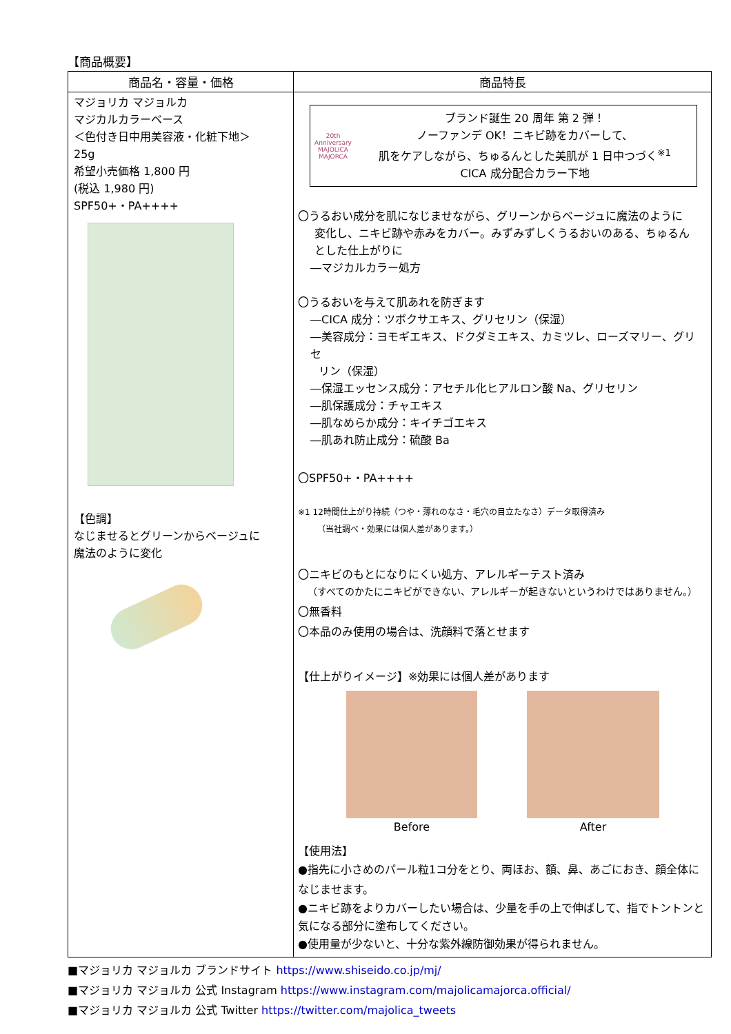【商品概要】
| 商品名・容量・価格 | 商品特長 |
| --- | --- |
| マジョリカ マジョルカ マジカルカラーベース ＜色付き日中用美容液・化粧下地＞ 25g 希望小売価格 1,800 円 (税込 1,980 円) SPF50+・PA++++ 【色調】 なじませるとグリーンからベージュに 魔法のように変化 | 20th Anniversary MAJOLICA MAJORCA ブランド誕生 20 周年 第 2 弾！ ノーファンデ OK！ニキビ跡をカバーして、 肌をケアしながら、ちゅるんとした美肌が 1 日中つづく<sup>※1</sup> CICA 成分配合カラー下地 〇うるおい成分を肌になじませながら、グリーンからベージュに魔法のように 変化し、ニキビ跡や赤みをカバー。みずみずしくうるおいのある、ちゅるん とした仕上がりに ―マジカルカラー処方 〇うるおいを与えて肌あれを防ぎます ―CICA 成分：ツボクサエキス、グリセリン（保湿） ―美容成分：ヨモギエキス、ドクダミエキス、カミツレ、ローズマリー、グリセ リン（保湿） ―保湿エッセンス成分：アセチル化ヒアルロン酸 Na、グリセリン ―肌保護成分：チャエキス ―肌なめらか成分：キイチゴエキス ―肌あれ防止成分：硫酸 Ba 〇SPF50+・PA++++ ※1 12時間仕上がり持続（つや・薄れのなさ・毛穴の目立たなさ）データ取得済み （当社調べ・効果には個人差があります。） 〇ニキビのもとになりにくい処方、アレルギーテスト済み （すべてのかたにニキビができない、アレルギーが起きないというわけではありません。） 〇無香料 〇本品のみ使用の場合は、洗顔料で落とせます 【仕上がりイメージ】※効果には個人差があります Before After 【使用法】 ●指先に小さめのパール粒1コ分をとり、両ほお、額、鼻、あごにおき、顔全体になじませます。 ●ニキビ跡をよりカバーしたい場合は、少量を手の上で伸ばして、指でトントンと気になる部分に塗布してください。 ●使用量が少ないと、十分な紫外線防御効果が得られません。 |
■マジョリカ マジョルカ ブランドサイト https://www.shiseido.co.jp/mj/
■マジョリカ マジョルカ 公式 Instagram https://www.instagram.com/majolicamajorca.official/
■マジョリカ マジョルカ 公式 Twitter https://twitter.com/majolica_tweets